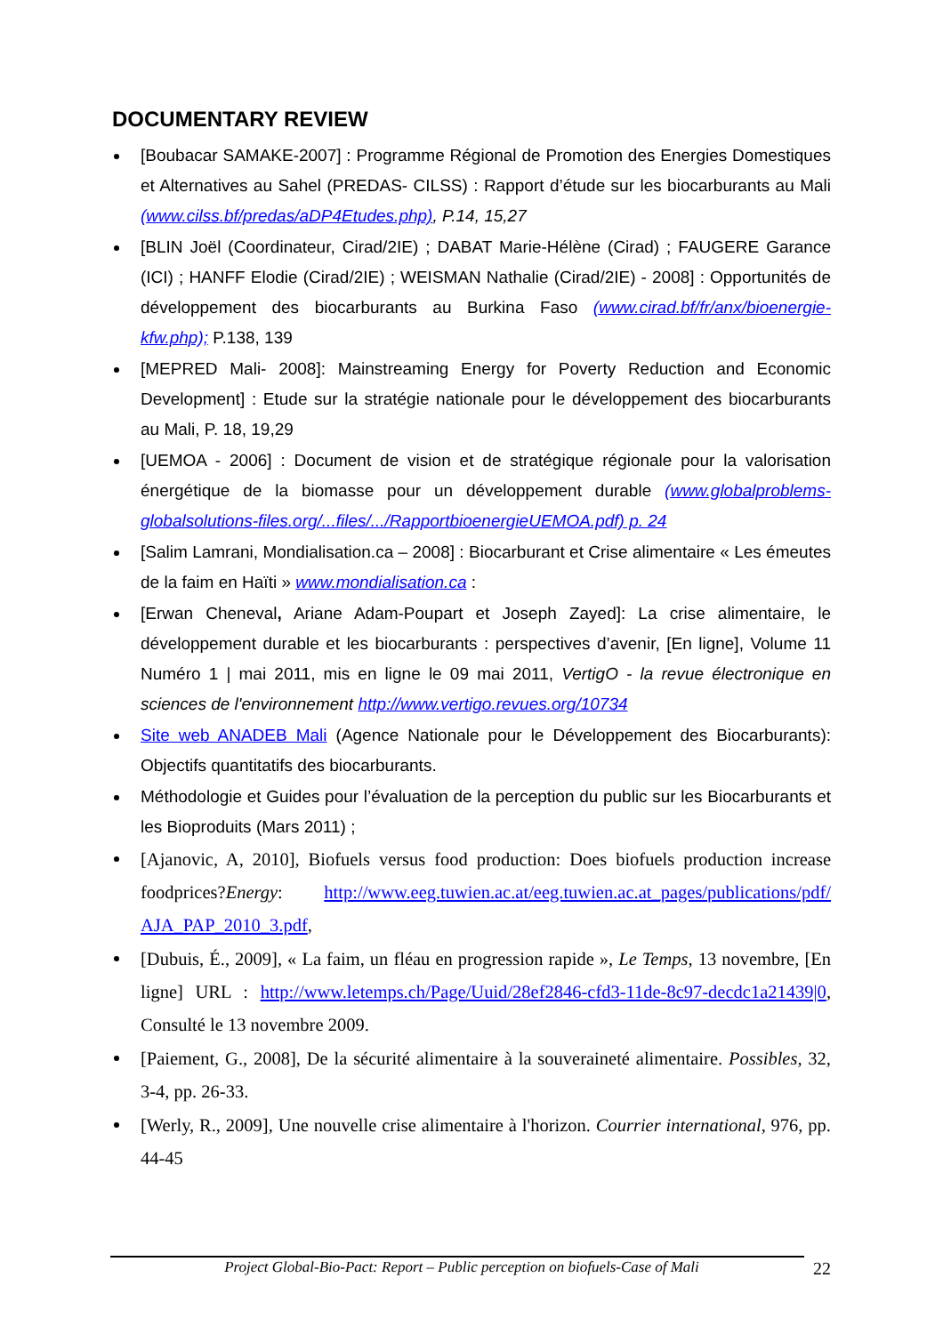DOCUMENTARY REVIEW
[Boubacar SAMAKE-2007] : Programme Régional de Promotion des Energies Domestiques et Alternatives au Sahel (PREDAS- CILSS) : Rapport d’étude sur les biocarburants au Mali (www.cilss.bf/predas/aDP4Etudes.php), P.14, 15,27
[BLIN Joël (Coordinateur, Cirad/2IE) ; DABAT Marie-Hélène (Cirad) ; FAUGERE Garance (ICI) ; HANFF Elodie (Cirad/2IE) ; WEISMAN Nathalie (Cirad/2IE) - 2008] : Opportunités de développement des biocarburants au Burkina Faso (www.cirad.bf/fr/anx/bioenergie-kfw.php); P.138, 139
[MEPRED Mali- 2008]: Mainstreaming Energy for Poverty Reduction and Economic Development] : Etude sur la stratégie nationale pour le développement des biocarburants au Mali, P. 18, 19,29
[UEMOA - 2006] : Document de vision et de stratégique régionale pour la valorisation énergétique de la biomasse pour un développement durable (www.globalproblems-globalsolutions-files.org/...files/.../RapportbioenergieUEMOA.pdf) p. 24
[Salim Lamrani, Mondialisation.ca – 2008] : Biocarburant et Crise alimentaire « Les émeutes de la faim en Haïti » www.mondialisation.ca :
[Erwan Cheneval, Ariane Adam-Poupart et Joseph Zayed]: La crise alimentaire, le développement durable et les biocarburants : perspectives d’avenir, [En ligne], Volume 11 Numéro 1 | mai 2011, mis en ligne le 09 mai 2011, VertigO - la revue électronique en sciences de l'environnement http://www.vertigo.revues.org/10734
Site web ANADEB Mali (Agence Nationale pour le Développement des Biocarburants): Objectifs quantitatifs des biocarburants.
Méthodologie et Guides pour l’évaluation de la perception du public sur les Biocarburants et les Bioproduits (Mars 2011) ;
[Ajanovic, A, 2010], Biofuels versus food production: Does biofuels production increase foodprices?Energy: http://www.eeg.tuwien.ac.at/eeg.tuwien.ac.at_pages/publications/pdf/ AJA_PAP_2010_3.pdf,
[Dubuis, É., 2009], « La faim, un fléau en progression rapide », Le Temps, 13 novembre, [En ligne] URL : http://www.letemps.ch/Page/Uuid/28ef2846-cfd3-11de-8c97-decdc1a21439|0, Consulté le 13 novembre 2009.
[Paiement, G., 2008], De la sécurité alimentaire à la souveraineté alimentaire. Possibles, 32, 3-4, pp. 26-33.
[Werly, R., 2009], Une nouvelle crise alimentaire à l'horizon. Courrier international, 976, pp. 44-45
Project Global-Bio-Pact: Report – Public perception on biofuels-Case of Mali 22